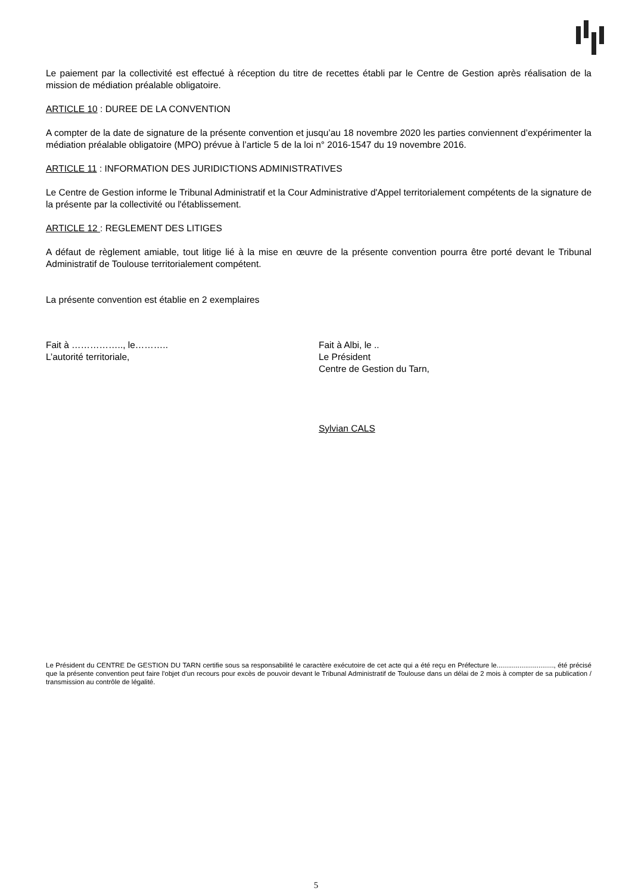Le paiement par la collectivité est effectué à réception du titre de recettes établi par le Centre de Gestion après réalisation de la mission de médiation préalable obligatoire.
ARTICLE 10 : DUREE DE LA CONVENTION
A compter de la date de signature de la présente convention et jusqu’au 18 novembre 2020 les parties conviennent d’expérimenter la médiation préalable obligatoire (MPO) prévue à l’article 5 de la loi n° 2016-1547 du 19 novembre 2016.
ARTICLE 11 : INFORMATION DES JURIDICTIONS ADMINISTRATIVES
Le Centre de Gestion informe le Tribunal Administratif et la Cour Administrative d'Appel territorialement compétents de la signature de la présente par la collectivité ou l'établissement.
ARTICLE 12 : REGLEMENT DES LITIGES
A défaut de règlement amiable, tout litige lié à la mise en œuvre de la présente convention pourra être porté devant le Tribunal Administratif de Toulouse territorialement compétent.
La présente convention est établie en 2 exemplaires
Fait à …………….., le………..
L’autorité territoriale,
Fait à Albi, le ..
Le Président
Centre de Gestion du Tarn,
Sylvian CALS
Le Président du CENTRE De GESTION DU TARN certifie sous sa responsabilité le caractère exécutoire de cet acte qui a été reçu en Préfecture le.............................., été précisé que la présente convention peut faire l'objet d'un recours pour excès de pouvoir devant le Tribunal Administratif de Toulouse dans un délai de 2 mois à compter de sa publication / transmission au contrôle de légalité.
5